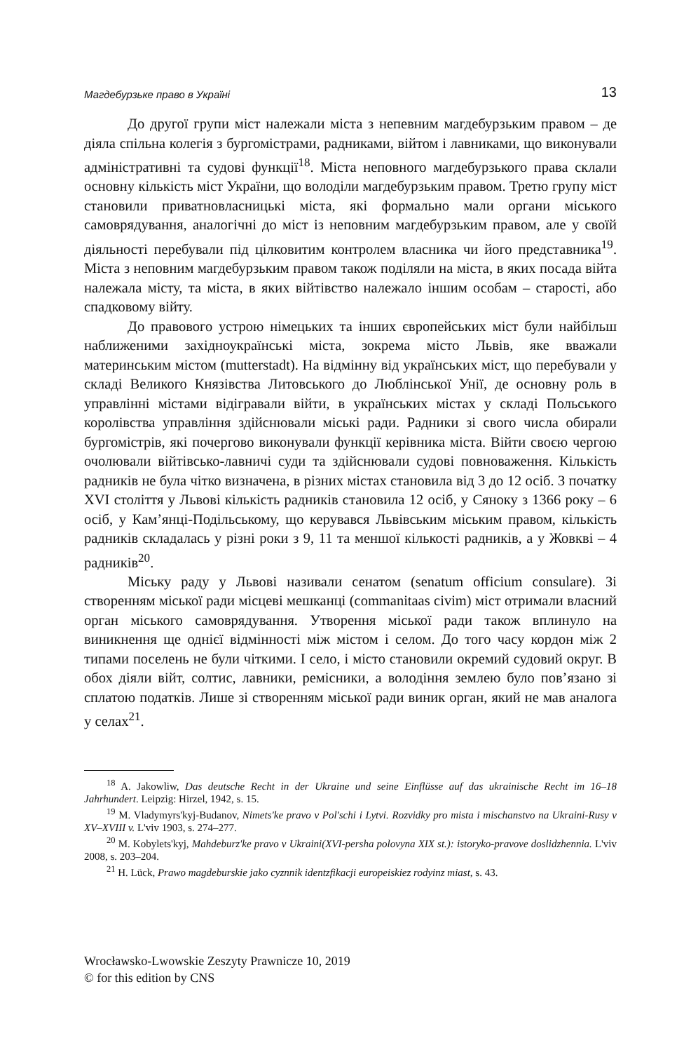Магдебурзьке право в Україні 13
До другої групи міст належали міста з непевним магдебурзьким правом – де діяла спільна колегія з бургомістрами, радниками, війтом і лавниками, що виконували адміністративні та судові функції<sup>18</sup>. Міста неповного магдебурзького права склали основну кількість міст України, що володіли магдебурзьким правом. Третю групу міст становили приватновласницькі міста, які формально мали органи міського самоврядування, аналогічні до міст із неповним магдебурзьким правом, але у своїй діяльності перебували під цілковитим контролем власника чи його представника<sup>19</sup>. Міста з неповним магдебурзьким правом також поділяли на міста, в яких посада війта належала місту, та міста, в яких війтівство належало іншим особам – старості, або спадковому війту.
До правового устрою німецьких та інших європейських міст були найбільш наближеними західноукраїнські міста, зокрема місто Львів, яке вважали материнським містом (mutterstadt). На відмінну від українських міст, що перебували у складі Великого Князівства Литовського до Люблінської Унії, де основну роль в управлінні містами відігравали війти, в українських містах у складі Польського королівства управління здійснювали міські ради. Радники зі свого числа обирали бургомістрів, які почергово виконували функції керівника міста. Війти своєю чергою очолювали війтівсько-лавничі суди та здійснювали судові повноваження. Кількість радників не була чітко визначена, в різних містах становила від 3 до 12 осіб. З початку XVI століття у Львові кількість радників становила 12 осіб, у Сяноку з 1366 року – 6 осіб, у Кам’янці-Подільському, що керувався Львівським міським правом, кількість радників складалась у різні роки з 9, 11 та меншої кількості радників, а у Жовкві – 4 радників<sup>20</sup>.
Міську раду у Львові називали сенатом (senatum officium consulare). Зі створенням міської ради місцеві мешканці (commanitaas civim) міст отримали власний орган міського самоврядування. Утворення міської ради також вплинуло на виникнення ще однієї відмінності між містом і селом. До того часу кордон між 2 типами поселень не були чіткими. І село, і місто становили окремий судовий округ. В обох діяли війт, солтис, лавники, ремісники, а володіння землею було пов’язано зі сплатою податків. Лише зі створенням міської ради виник орган, який не мав аналога у селах<sup>21</sup>.
<sup>18</sup> A. Jakowliw, Das deutsche Recht in der Ukraine und seine Einflüsse auf das ukrainische Recht im 16–18 Jahrhundert. Leipzig: Hirzel, 1942, s. 15.
<sup>19</sup> M. Vladymyrs'kyj-Budanov, Nimets'ke pravo v Pol'schi i Lytvi. Rozvidky pro mista i mischanstvo na Ukraini-Rusy v XV–XVIII v. L'viv 1903, s. 274–277.
<sup>20</sup> M. Kobylets'kyj, Mahdeburz'ke pravo v Ukraini(XVI-persha polovyna XIX st.): istoryko-pravove doslidzhennia. L'viv 2008, s. 203–204.
<sup>21</sup> H. Lück, Prawo magdeburskie jako cyznnik identzfikacji europeiskiez rodyinz miast, s. 43.
Wrocławsko-Lwowskie Zeszyty Prawnicze 10, 2019
© for this edition by CNS